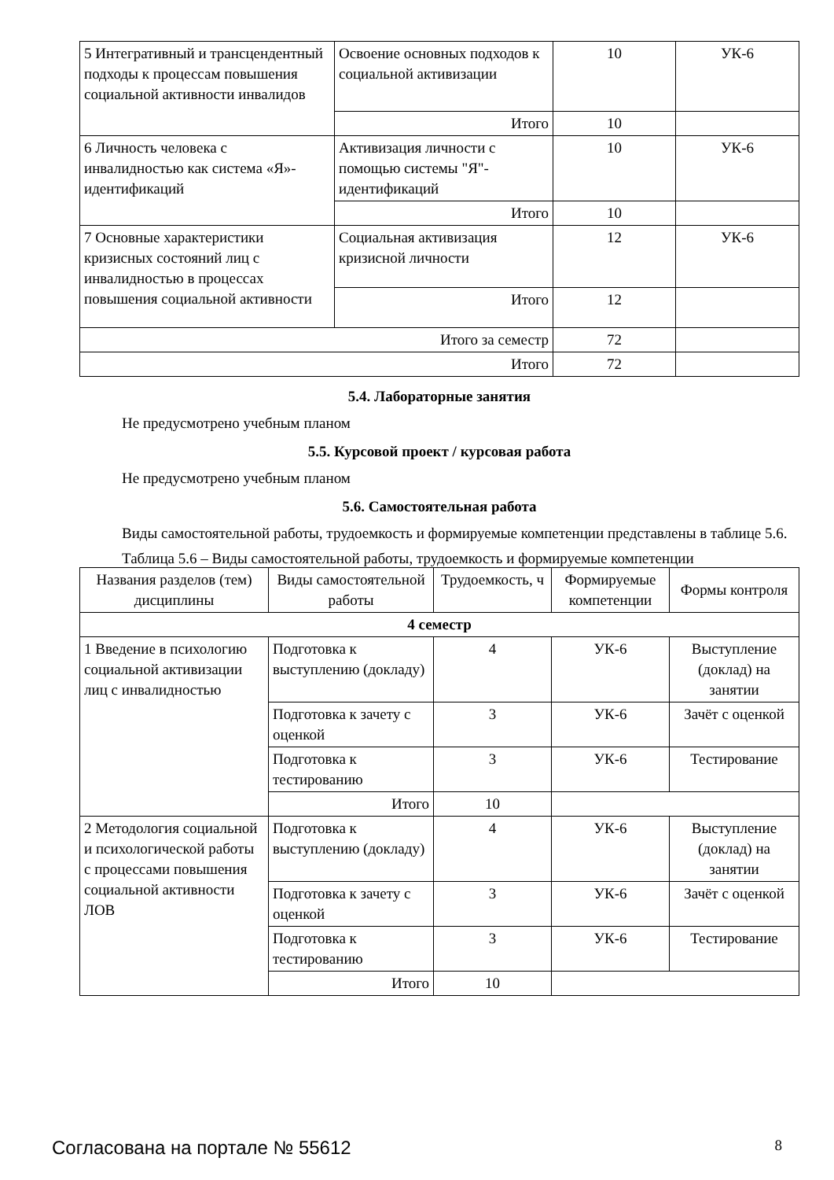| 5 Интегративный и трансцендентный подходы к процессам повышения социальной активности инвалидов | Освоение основных подходов к социальной активизации | 10 | УК-6 |
| | Итого | 10 | |
| 6 Личность человека с инвалидностью как система «Я»-идентификаций | Активизация личности с помощью системы "Я"-идентификаций | 10 | УК-6 |
| | Итого | 10 | |
| 7 Основные характеристики кризисных состояний лиц с инвалидностью в процессах повышения социальной активности | Социальная активизация кризисной личности | 12 | УК-6 |
| | Итого | 12 | |
| Итого за семестр | | 72 | |
| Итого | | 72 | |
5.4. Лабораторные занятия
Не предусмотрено учебным планом
5.5. Курсовой проект / курсовая работа
Не предусмотрено учебным планом
5.6. Самостоятельная работа
Виды самостоятельной работы, трудоемкость и формируемые компетенции представлены в таблице 5.6.
Таблица 5.6 – Виды самостоятельной работы, трудоемкость и формируемые компетенции
| Названия разделов (тем) дисциплины | Виды самостоятельной работы | Трудоемкость, ч | Формируемые компетенции | Формы контроля |
| --- | --- | --- | --- | --- |
| 4 семестр | | | | |
| 1 Введение в психологию социальной активизации лиц с инвалидностью | Подготовка к выступлению (докладу) | 4 | УК-6 | Выступление (доклад) на занятии |
| | Подготовка к зачету с оценкой | 3 | УК-6 | Зачёт с оценкой |
| | Подготовка к тестированию | 3 | УК-6 | Тестирование |
| | Итого | 10 | | |
| 2 Методология социальной и психологической работы с процессами повышения социальной активности ЛОВ | Подготовка к выступлению (докладу) | 4 | УК-6 | Выступление (доклад) на занятии |
| | Подготовка к зачету с оценкой | 3 | УК-6 | Зачёт с оценкой |
| | Подготовка к тестированию | 3 | УК-6 | Тестирование |
| | Итого | 10 | | |
Согласована на портале № 55612 8